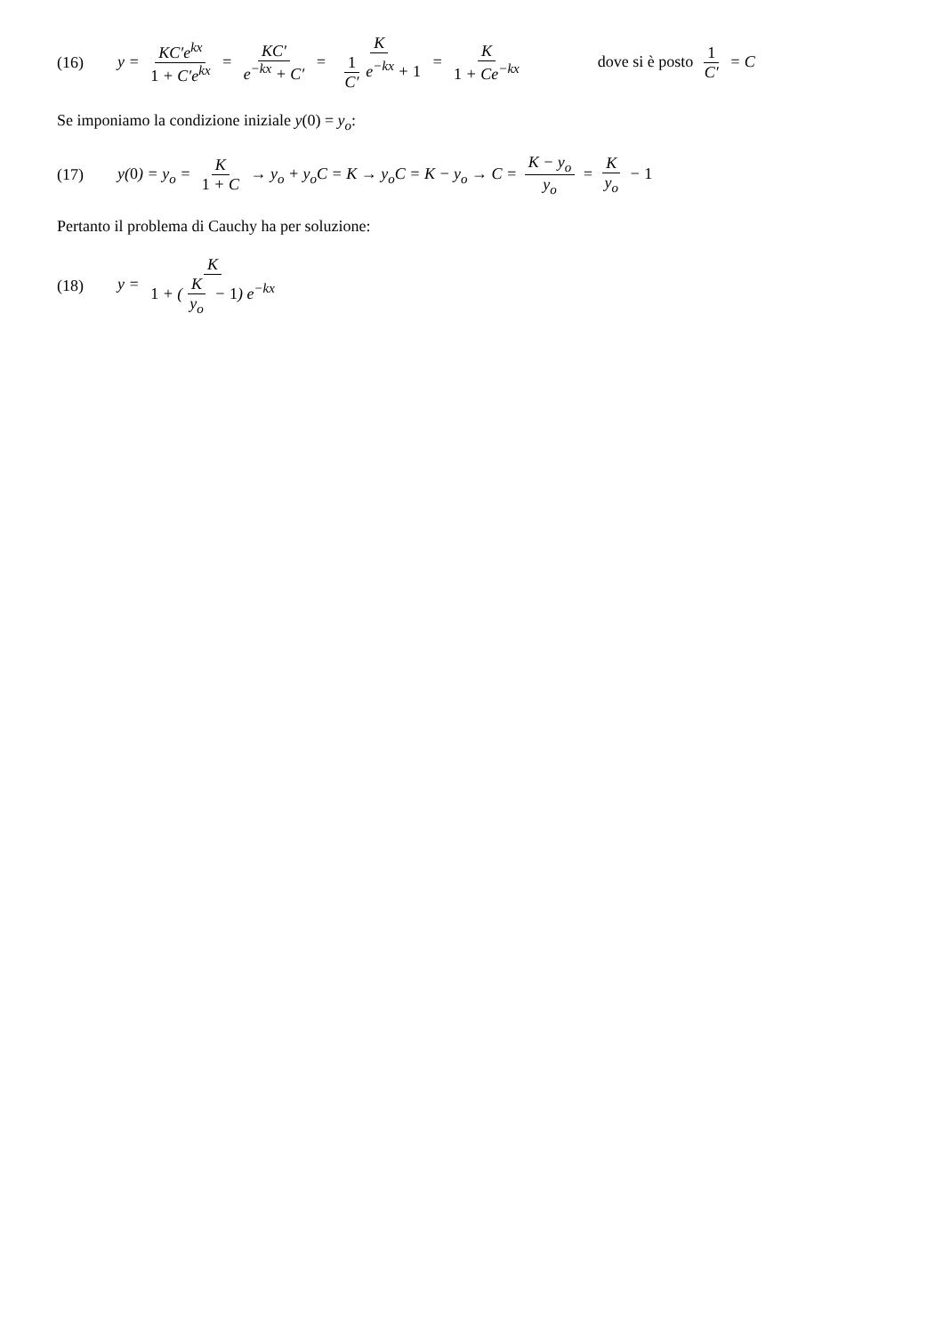(16) y = KC′e<sup>kx</sup> 1 + C′e<sup>kx</sup> = KC′ e<sup>−kx</sup> + C′ = K 1 C′ e<sup>−kx</sup> + 1 = K 1 + Ce<sup>−kx</sup> dove si è posto 1 C′ = C
Se imponiamo la condizione iniziale y(0) = y<sub>o</sub>:
(17) y(0) = y<sub>o</sub> = K 1 + C → y<sub>o</sub> + y<sub>o</sub>C = K → y<sub>o</sub>C = K − y<sub>o</sub> → C = K − y<sub>o</sub> y<sub>o</sub> = K y<sub>o</sub> − 1
Pertanto il problema di Cauchy ha per soluzione:
(18) y = K 1 + (K y<sub>o</sub> − 1) e<sup>−kx</sup>